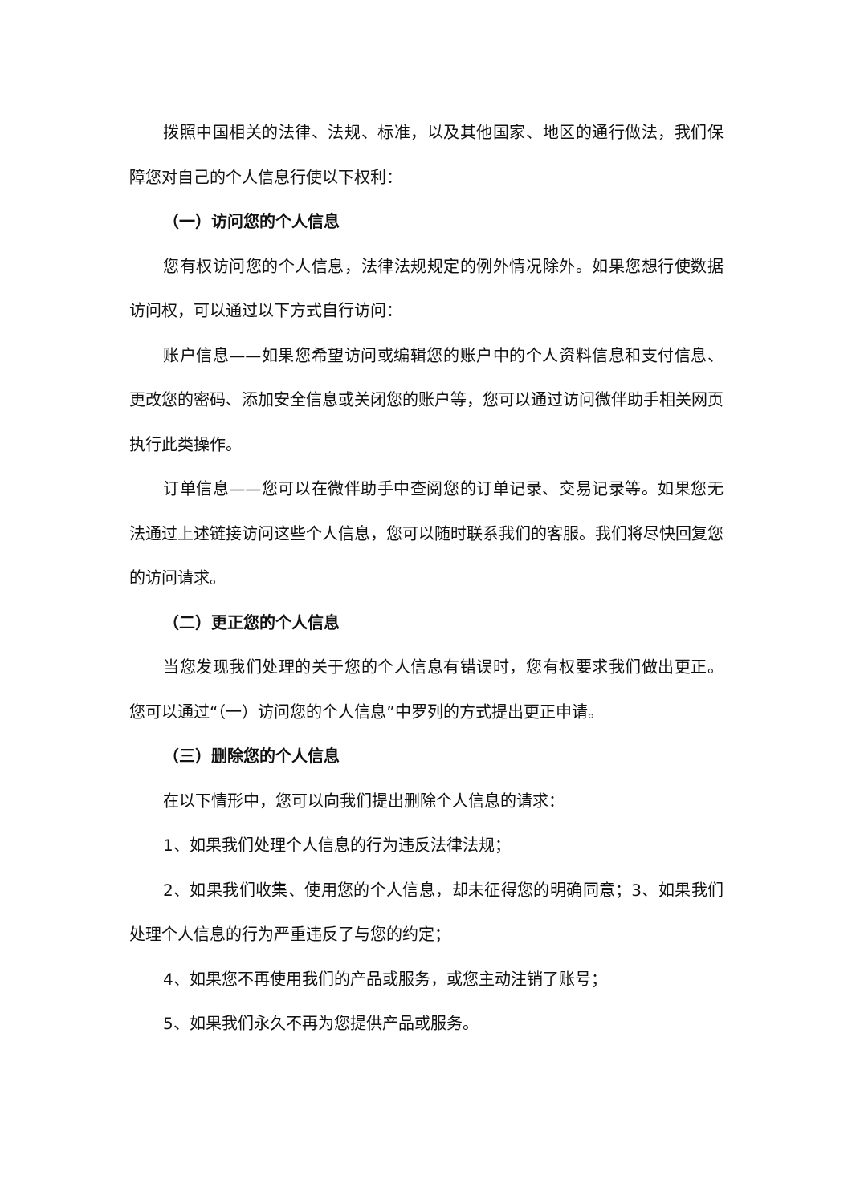拨照中国相关的法律、法规、标准，以及其他国家、地区的通行做法，我们保障您对自己的个人信息行使以下权利：
（一）访问您的个人信息
您有权访问您的个人信息，法律法规规定的例外情况除外。如果您想行使数据访问权，可以通过以下方式自行访问：
账户信息——如果您希望访问或编辑您的账户中的个人资料信息和支付信息、更改您的密码、添加安全信息或关闭您的账户等，您可以通过访问微伴助手相关网页执行此类操作。
订单信息——您可以在微伴助手中查阅您的订单记录、交易记录等。如果您无法通过上述链接访问这些个人信息，您可以随时联系我们的客服。我们将尽快回复您的访问请求。
（二）更正您的个人信息
当您发现我们处理的关于您的个人信息有错误时，您有权要求我们做出更正。您可以通过“（一）访问您的个人信息”中罗列的方式提出更正申请。
（三）删除您的个人信息
在以下情形中，您可以向我们提出删除个人信息的请求：
1、如果我们处理个人信息的行为违反法律法规；
2、如果我们收集、使用您的个人信息，却未征得您的明确同意；3、如果我们处理个人信息的行为严重违反了与您的约定；
4、如果您不再使用我们的产品或服务，或您主动注销了账号；
5、如果我们永久不再为您提供产品或服务。